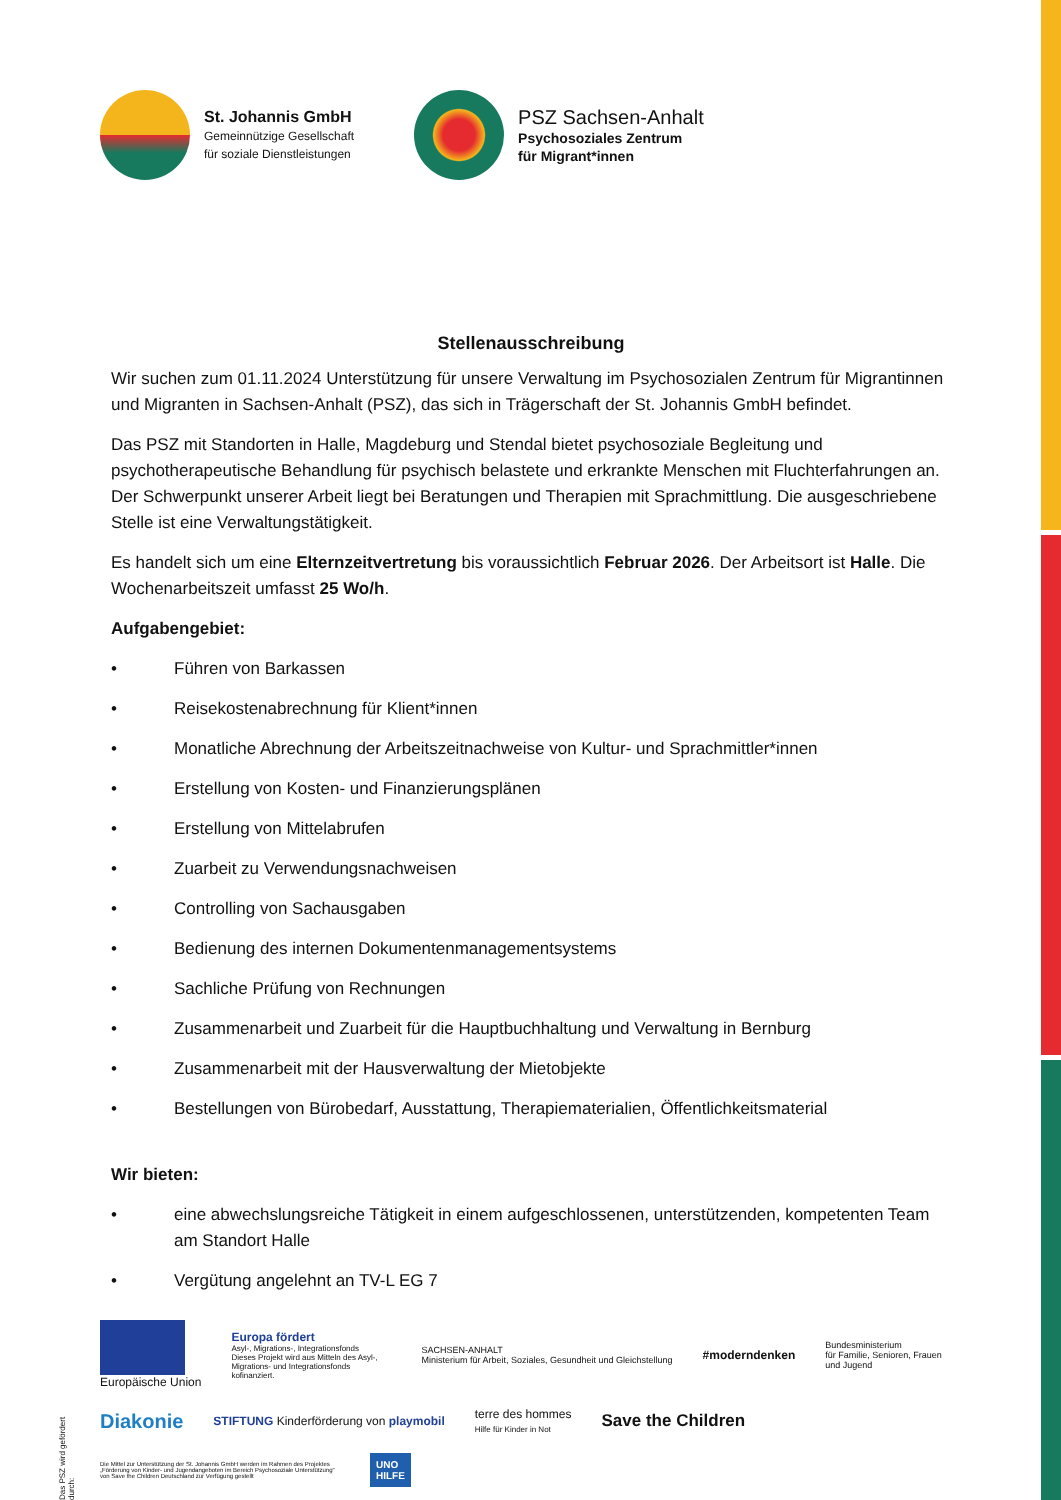St. Johannis GmbH
Gemeinnützige Gesellschaft
für soziale Dienstleistungen
PSZ Sachsen-Anhalt
Psychosoziales Zentrum
für Migrant*innen
Stellenausschreibung
Wir suchen zum 01.11.2024 Unterstützung für unsere Verwaltung im Psychosozialen Zentrum für Migrantinnen und Migranten in Sachsen-Anhalt (PSZ), das sich in Trägerschaft der St. Johannis GmbH befindet.
Das PSZ mit Standorten in Halle, Magdeburg und Stendal bietet psychosoziale Begleitung und psychotherapeutische Behandlung für psychisch belastete und erkrankte Menschen mit Fluchterfahrungen an. Der Schwerpunkt unserer Arbeit liegt bei Beratungen und Therapien mit Sprachmittlung. Die ausgeschriebene Stelle ist eine Verwaltungstätigkeit.
Es handelt sich um eine Elternzeitvertretung bis voraussichtlich Februar 2026. Der Arbeitsort ist Halle. Die Wochenarbeitszeit umfasst 25 Wo/h.
Aufgabengebiet:
• Führen von Barkassen
• Reisekostenabrechnung für Klient*innen
• Monatliche Abrechnung der Arbeitszeitnachweise von Kultur- und Sprachmittler*innen
• Erstellung von Kosten- und Finanzierungsplänen
• Erstellung von Mittelabrufen
• Zuarbeit zu Verwendungsnachweisen
• Controlling von Sachausgaben
• Bedienung des internen Dokumentenmanagementsystems
• Sachliche Prüfung von Rechnungen
• Zusammenarbeit und Zuarbeit für die Hauptbuchhaltung und Verwaltung in Bernburg
• Zusammenarbeit mit der Hausverwaltung der Mietobjekte
• Bestellungen von Bürobedarf, Ausstattung, Therapiematerialien, Öffentlichkeitsmaterial
Wir bieten:
• eine abwechslungsreiche Tätigkeit in einem aufgeschlossenen, unterstützenden, kompetenten Team am Standort Halle
• Vergütung angelehnt an TV-L EG 7
Das PSZ wird gefördert durch:
Europäische Union
Europa fördert
Asyl-, Migrations-, Integrationsfonds
Dieses Projekt wird aus Mitteln des Asyl-, Migrations- und Integrationsfonds kofinanziert.
SACHSEN-ANHALT
Ministerium für Arbeit, Soziales, Gesundheit und Gleichstellung
#moderndenken
Bundesministerium
für Familie, Senioren, Frauen
und Jugend
Diakonie
STIFTUNG Kinderförderung von playmobil
terre des hommes
Hilfe für Kinder in Not
Save the Children
Die Mittel zur Unterstützung der St. Johannis GmbH werden im Rahmen des Projektes „Förderung von Kinder- und Jugendangeboten im Bereich Psychosoziale Unterstützung" von Save the Children Deutschland zur Verfügung gestellt
UNO
HILFE